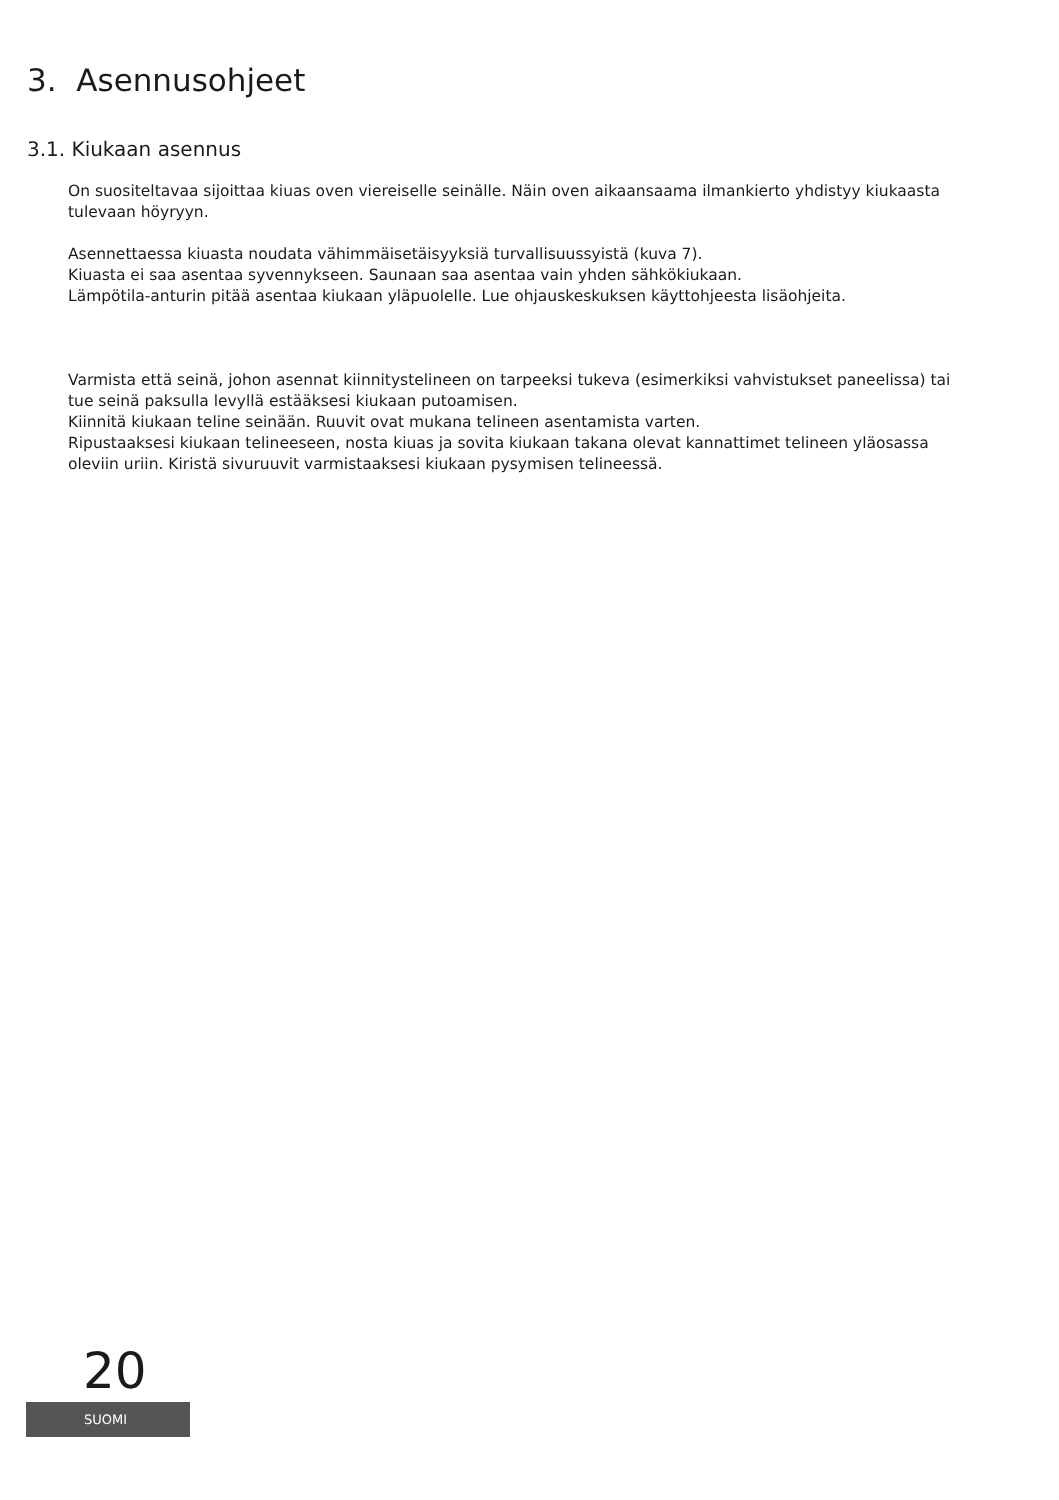3. Asennusohjeet
3.1. Kiukaan asennus
On suositeltavaa sijoittaa kiuas oven viereiselle seinälle. Näin oven aikaansaama ilmankierto yhdistyy kiukaasta tulevaan höyryyn.
Asennettaessa kiuasta noudata vähimmäisetäisyyksiä turvallisuussyistä (kuva 7).
Kiuasta ei saa asentaa syvennykseen. Saunaan saa asentaa vain yhden sähkökiukaan.
Lämpötila-anturin pitää asentaa kiukaan yläpuolelle. Lue ohjauskeskuksen käyttohjeesta lisäohjeita.
Varmista että seinä, johon asennat kiinnitystelineen on tarpeeksi tukeva (esimerkiksi vahvistukset paneelissa) tai tue seinä paksulla levyllä estääksesi kiukaan putoamisen.
Kiinnitä kiukaan teline seinään. Ruuvit ovat mukana telineen asentamista varten.
Ripustaaksesi kiukaan telineeseen, nosta kiuas ja sovita kiukaan takana olevat kannattimet telineen yläosassa oleviin uriin. Kiristä sivuruuvit varmistaaksesi kiukaan pysymisen telineessä.
20
SUOMI